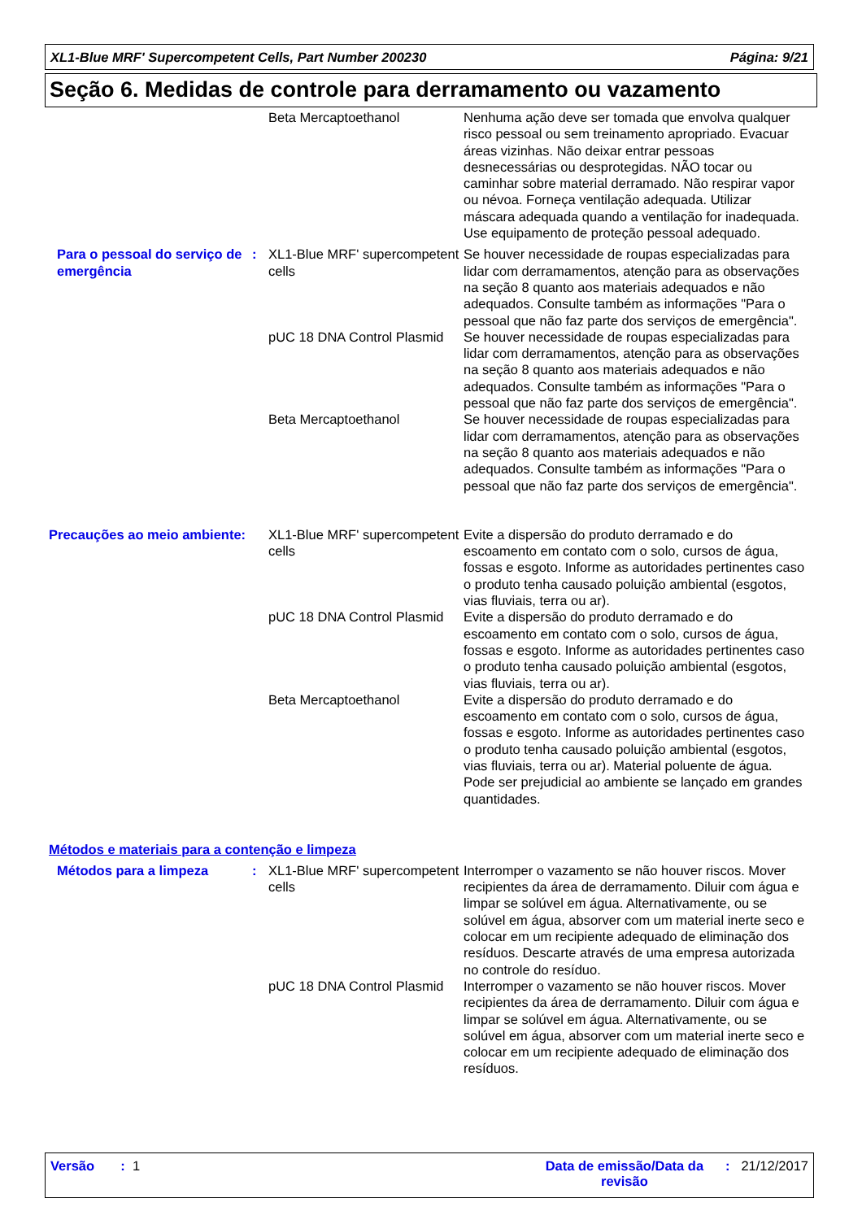XL1-Blue MRF' Supercompetent Cells, Part Number 200230 Página: 9/21
Seção 6. Medidas de controle para derramamento ou vazamento
Beta Mercaptoethanol Nenhuma ação deve ser tomada que envolva qualquer risco pessoal ou sem treinamento apropriado. Evacuar áreas vizinhas. Não deixar entrar pessoas desnecessárias ou desprotegidas. NÃO tocar ou caminhar sobre material derramado. Não respirar vapor ou névoa. Forneça ventilação adequada. Utilizar máscara adequada quando a ventilação for inadequada. Use equipamento de proteção pessoal adequado.
Para o pessoal do serviço de emergência
: XL1-Blue MRF' supercompetent cells
Se houver necessidade de roupas especializadas para lidar com derramamentos, atenção para as observações na seção 8 quanto aos materiais adequados e não adequados. Consulte também as informações "Para o pessoal que não faz parte dos serviços de emergência".
pUC 18 DNA Control Plasmid
Se houver necessidade de roupas especializadas para lidar com derramamentos, atenção para as observações na seção 8 quanto aos materiais adequados e não adequados. Consulte também as informações "Para o pessoal que não faz parte dos serviços de emergência".
Beta Mercaptoethanol Se houver necessidade de roupas especializadas para lidar com derramamentos, atenção para as observações na seção 8 quanto aos materiais adequados e não adequados. Consulte também as informações "Para o pessoal que não faz parte dos serviços de emergência".
Precauções ao meio ambiente:
XL1-Blue MRF' supercompetent cells
Evite a dispersão do produto derramado e do escoamento em contato com o solo, cursos de água, fossas e esgoto. Informe as autoridades pertinentes caso o produto tenha causado poluição ambiental (esgotos, vias fluviais, terra ou ar).
pUC 18 DNA Control Plasmid
Evite a dispersão do produto derramado e do escoamento em contato com o solo, cursos de água, fossas e esgoto. Informe as autoridades pertinentes caso o produto tenha causado poluição ambiental (esgotos, vias fluviais, terra ou ar).
Beta Mercaptoethanol Evite a dispersão do produto derramado e do escoamento em contato com o solo, cursos de água, fossas e esgoto. Informe as autoridades pertinentes caso o produto tenha causado poluição ambiental (esgotos, vias fluviais, terra ou ar). Material poluente de água. Pode ser prejudicial ao ambiente se lançado em grandes quantidades.
Métodos e materiais para a contenção e limpeza
Métodos para a limpeza : XL1-Blue MRF' supercompetent cells
Interromper o vazamento se não houver riscos. Mover recipientes da área de derramamento. Diluir com água e limpar se solúvel em água. Alternativamente, ou se solúvel em água, absorver com um material inerte seco e colocar em um recipiente adequado de eliminação dos resíduos. Descarte através de uma empresa autorizada no controle do resíduo.
pUC 18 DNA Control Plasmid
Interromper o vazamento se não houver riscos. Mover recipientes da área de derramamento. Diluir com água e limpar se solúvel em água. Alternativamente, ou se solúvel em água, absorver com um material inerte seco e colocar em um recipiente adequado de eliminação dos resíduos.
Versão : 1 Data de emissão/Data da revisão: 21/12/2017